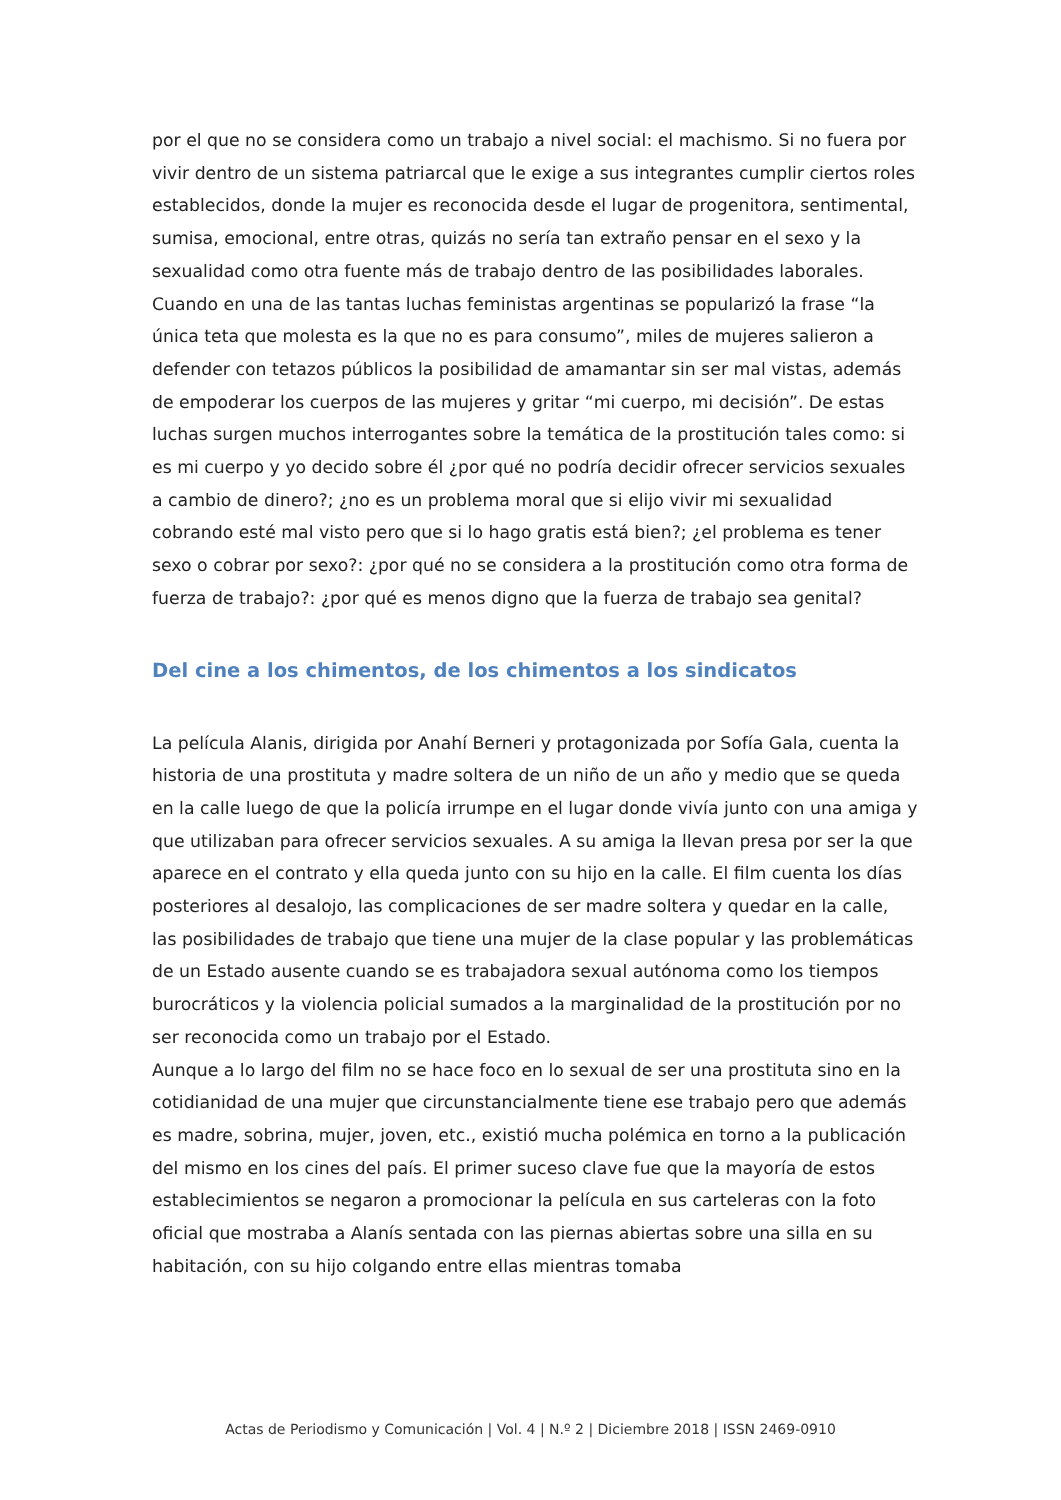por el que no se considera como un trabajo a nivel social: el machismo. Si no fuera por vivir dentro de un sistema patriarcal que le exige a sus integrantes cumplir ciertos roles establecidos, donde la mujer es reconocida desde el lugar de progenitora, sentimental, sumisa, emocional, entre otras, quizás no sería tan extraño pensar en el sexo y la sexualidad como otra fuente más de trabajo dentro de las posibilidades laborales.
Cuando en una de las tantas luchas feministas argentinas se popularizó la frase “la única teta que molesta es la que no es para consumo”, miles de mujeres salieron a defender con tetazos públicos la posibilidad de amamantar sin ser mal vistas, además de empoderar los cuerpos de las mujeres y gritar “mi cuerpo, mi decisión”. De estas luchas surgen muchos interrogantes sobre la temática de la prostitución tales como: si es mi cuerpo y yo decido sobre él ¿por qué no podría decidir ofrecer servicios sexuales a cambio de dinero?; ¿no es un problema moral que si elijo vivir mi sexualidad cobrando esté mal visto pero que si lo hago gratis está bien?; ¿el problema es tener sexo o cobrar por sexo?: ¿por qué no se considera a la prostitución como otra forma de fuerza de trabajo?: ¿por qué es menos digno que la fuerza de trabajo sea genital?
Del cine a los chimentos, de los chimentos a los sindicatos
La película Alanis, dirigida por Anahí Berneri y protagonizada por Sofía Gala, cuenta la historia de una prostituta y madre soltera de un niño de un año y medio que se queda en la calle luego de que la policía irrumpe en el lugar donde vivía junto con una amiga y que utilizaban para ofrecer servicios sexuales. A su amiga la llevan presa por ser la que aparece en el contrato y ella queda junto con su hijo en la calle. El film cuenta los días posteriores al desalojo, las complicaciones de ser madre soltera y quedar en la calle, las posibilidades de trabajo que tiene una mujer de la clase popular y las problemáticas de un Estado ausente cuando se es trabajadora sexual autónoma como los tiempos burocráticos y la violencia policial sumados a la marginalidad de la prostitución por no ser reconocida como un trabajo por el Estado.
Aunque a lo largo del film no se hace foco en lo sexual de ser una prostituta sino en la cotidianidad de una mujer que circunstancialmente tiene ese trabajo pero que además es madre, sobrina, mujer, joven, etc., existió mucha polémica en torno a la publicación del mismo en los cines del país. El primer suceso clave fue que la mayoría de estos establecimientos se negaron a promocionar la película en sus carteleras con la foto oficial que mostraba a Alanís sentada con las piernas abiertas sobre una silla en su habitación, con su hijo colgando entre ellas mientras tomaba
Actas de Periodismo y Comunicación | Vol. 4 | N.º 2 | Diciembre 2018 | ISSN 2469-0910